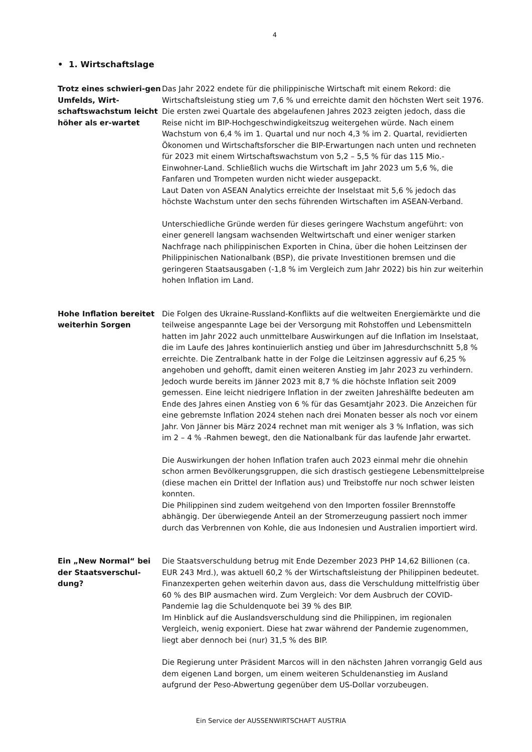4
• 1. Wirtschaftslage
Trotz eines schwieri-gen Umfelds, Wirt-schaftswachstum leicht höher als er-wartet
Das Jahr 2022 endete für die philippinische Wirtschaft mit einem Rekord: die Wirtschaftsleistung stieg um 7,6 % und erreichte damit den höchsten Wert seit 1976. Die ersten zwei Quartale des abgelaufenen Jahres 2023 zeigten jedoch, dass die Reise nicht im BIP-Hochgeschwindigkeitszug weitergehen würde. Nach einem Wachstum von 6,4 % im 1. Quartal und nur noch 4,3 % im 2. Quartal, revidierten Ökonomen und Wirtschaftsforscher die BIP-Erwartungen nach unten und rechneten für 2023 mit einem Wirtschaftswachstum von 5,2 – 5,5 % für das 115 Mio.-Einwohner-Land. Schließlich wuchs die Wirtschaft im Jahr 2023 um 5,6 %, die Fanfaren und Trompeten wurden nicht wieder ausgepackt.
Laut Daten von ASEAN Analytics erreichte der Inselstaat mit 5,6 % jedoch das höchste Wachstum unter den sechs führenden Wirtschaften im ASEAN-Verband.
Unterschiedliche Gründe werden für dieses geringere Wachstum angeführt: von einer generell langsam wachsenden Weltwirtschaft und einer weniger starken Nachfrage nach philippinischen Exporten in China, über die hohen Leitzinsen der Philippinischen Nationalbank (BSP), die private Investitionen bremsen und die geringeren Staatsausgaben (-1,8 % im Vergleich zum Jahr 2022) bis hin zur weiterhin hohen Inflation im Land.
Hohe Inflation bereitet weiterhin Sorgen
Die Folgen des Ukraine-Russland-Konflikts auf die weltweiten Energiemärkte und die teilweise angespannte Lage bei der Versorgung mit Rohstoffen und Lebensmitteln hatten im Jahr 2022 auch unmittelbare Auswirkungen auf die Inflation im Inselstaat, die im Laufe des Jahres kontinuierlich anstieg und über im Jahresdurchschnitt 5,8 % erreichte. Die Zentralbank hatte in der Folge die Leitzinsen aggressiv auf 6,25 % angehoben und gehofft, damit einen weiteren Anstieg im Jahr 2023 zu verhindern. Jedoch wurde bereits im Jänner 2023 mit 8,7 % die höchste Inflation seit 2009 gemessen. Eine leicht niedrigere Inflation in der zweiten Jahreshälfte bedeuten am Ende des Jahres einen Anstieg von 6 % für das Gesamtjahr 2023. Die Anzeichen für eine gebremste Inflation 2024 stehen nach drei Monaten besser als noch vor einem Jahr. Von Jänner bis März 2024 rechnet man mit weniger als 3 % Inflation, was sich im 2 – 4 % -Rahmen bewegt, den die Nationalbank für das laufende Jahr erwartet.
Die Auswirkungen der hohen Inflation trafen auch 2023 einmal mehr die ohnehin schon armen Bevölkerungsgruppen, die sich drastisch gestiegene Lebensmittelpreise (diese machen ein Drittel der Inflation aus) und Treibstoffe nur noch schwer leisten konnten.
Die Philippinen sind zudem weitgehend von den Importen fossiler Brennstoffe abhängig. Der überwiegende Anteil an der Stromerzeugung passiert noch immer durch das Verbrennen von Kohle, die aus Indonesien und Australien importiert wird.
Ein „New Normal“ bei der Staatsverschul-dung?
Die Staatsverschuldung betrug mit Ende Dezember 2023 PHP 14,62 Billionen (ca. EUR 243 Mrd.), was aktuell 60,2 % der Wirtschaftsleistung der Philippinen bedeutet. Finanzexperten gehen weiterhin davon aus, dass die Verschuldung mittelfristig über 60 % des BIP ausmachen wird. Zum Vergleich: Vor dem Ausbruch der COVID-Pandemie lag die Schuldenquote bei 39 % des BIP.
Im Hinblick auf die Auslandsverschuldung sind die Philippinen, im regionalen Vergleich, wenig exponiert. Diese hat zwar während der Pandemie zugenommen, liegt aber dennoch bei (nur) 31,5 % des BIP.
Die Regierung unter Präsident Marcos will in den nächsten Jahren vorrangig Geld aus dem eigenen Land borgen, um einem weiteren Schuldenanstieg im Ausland aufgrund der Peso-Abwertung gegenüber dem US-Dollar vorzubeugen.
Ein Service der AUSSENWIRTSCHAFT AUSTRIA